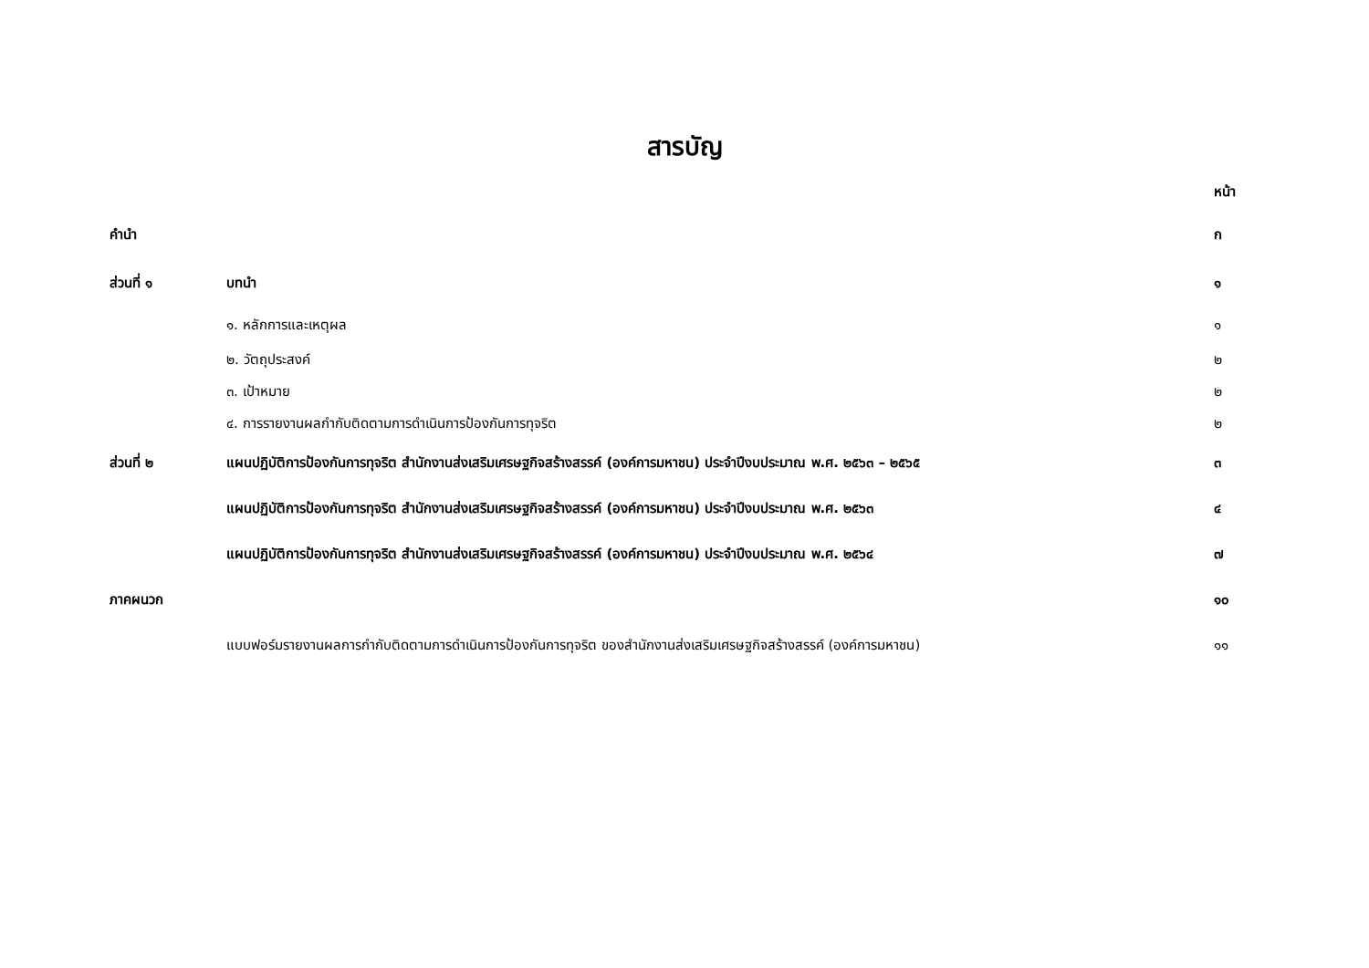สารบัญ
| | | หน้า |
| คำนำ | | ก |
| ส่วนที่ ๑ | บทนำ | ๑ |
| | ๑. หลักการและเหตุผล | ๑ |
| | ๒. วัตถุประสงค์ | ๒ |
| | ๓. เป้าหมาย | ๒ |
| | ๔. การรายงานผลกำกับติดตามการดำเนินการป้องกันการทุจริต | ๒ |
| ส่วนที่ ๒ | แผนปฏิบัติการป้องกันการทุจริต สำนักงานส่งเสริมเศรษฐกิจสร้างสรรค์ (องค์การมหาชน) ประจำปีงบประมาณ พ.ศ. ๒๕๖๓ – ๒๕๖๕ | ๓ |
| | แผนปฏิบัติการป้องกันการทุจริต สำนักงานส่งเสริมเศรษฐกิจสร้างสรรค์ (องค์การมหาชน) ประจำปีงบประมาณ พ.ศ. ๒๕๖๓ | ๔ |
| | แผนปฏิบัติการป้องกันการทุจริต สำนักงานส่งเสริมเศรษฐกิจสร้างสรรค์ (องค์การมหาชน) ประจำปีงบประมาณ พ.ศ. ๒๕๖๔ | ๗ |
| ภาคผนวก | | ๑๐ |
| | แบบฟอร์มรายงานผลการกำกับติดตามการดำเนินการป้องกันการทุจริต ของสำนักงานส่งเสริมเศรษฐกิจสร้างสรรค์ (องค์การมหาชน) | ๑๑ |